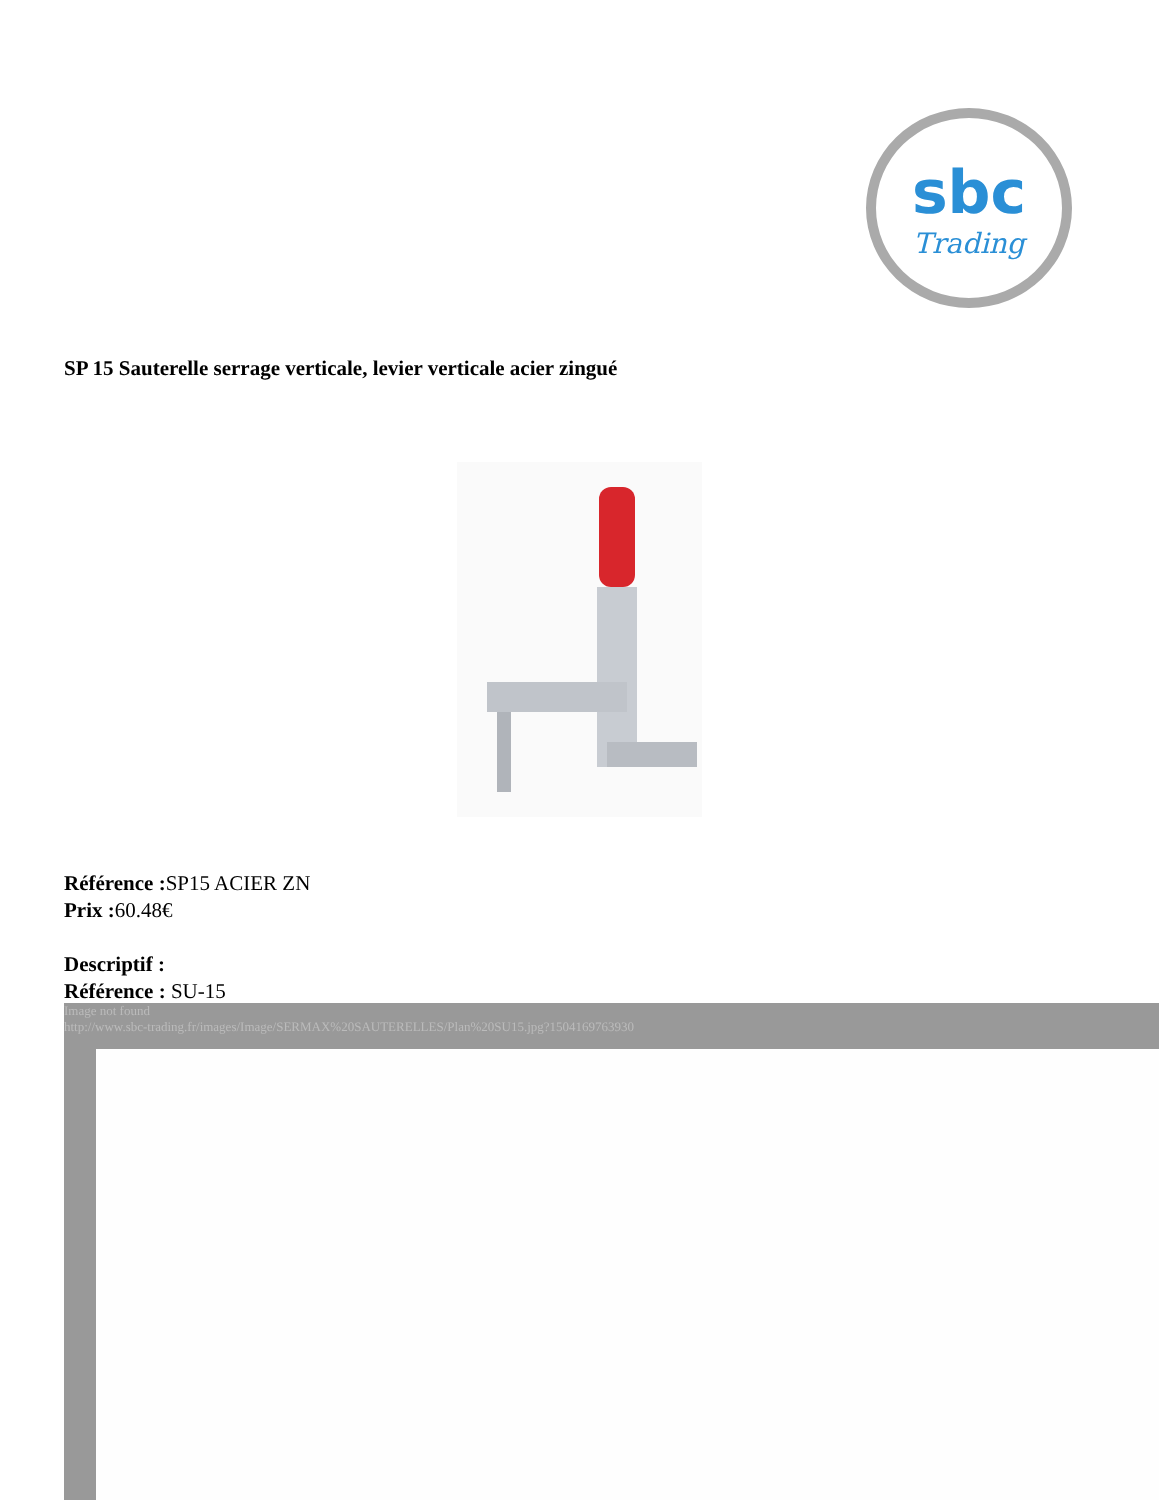sbc
Trading
SP 15 Sauterelle serrage verticale, levier verticale acier zingué
Référence : SP15 ACIER ZN
Prix : 60.48€
Descriptif :
Référence : SU-15
Image not found
http://www.sbc-trading.fr/images/Image/SERMAX%20SAUTERELLES/Plan%20SU15.jpg?1504169763930